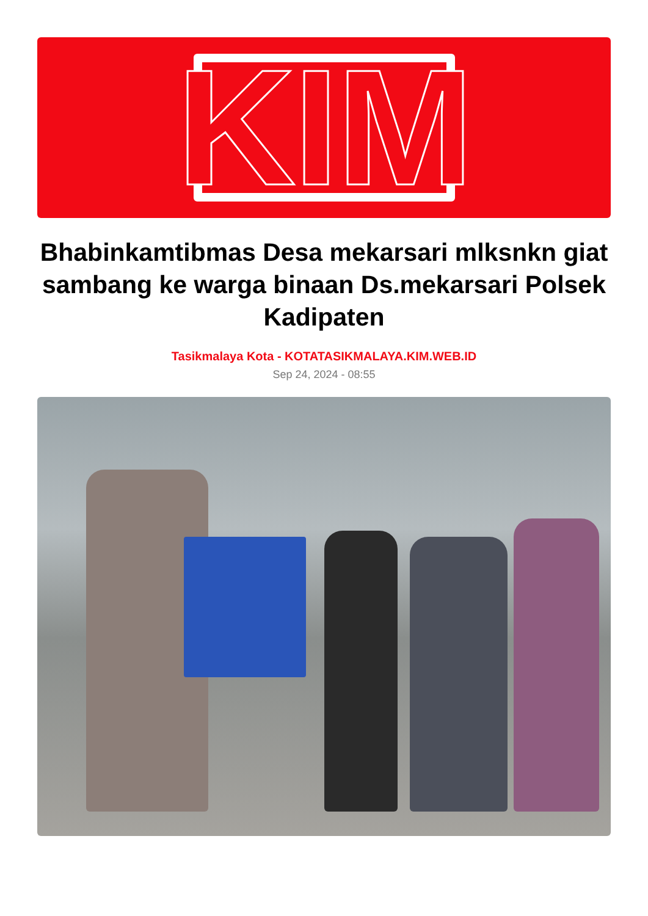KIM
Bhabinkamtibmas Desa mekarsari mlksnkn giat sambang ke warga binaan Ds.mekarsari Polsek Kadipaten
Tasikmalaya Kota - KOTATASIKMALAYA.KIM.WEB.ID
Sep 24, 2024 - 08:55